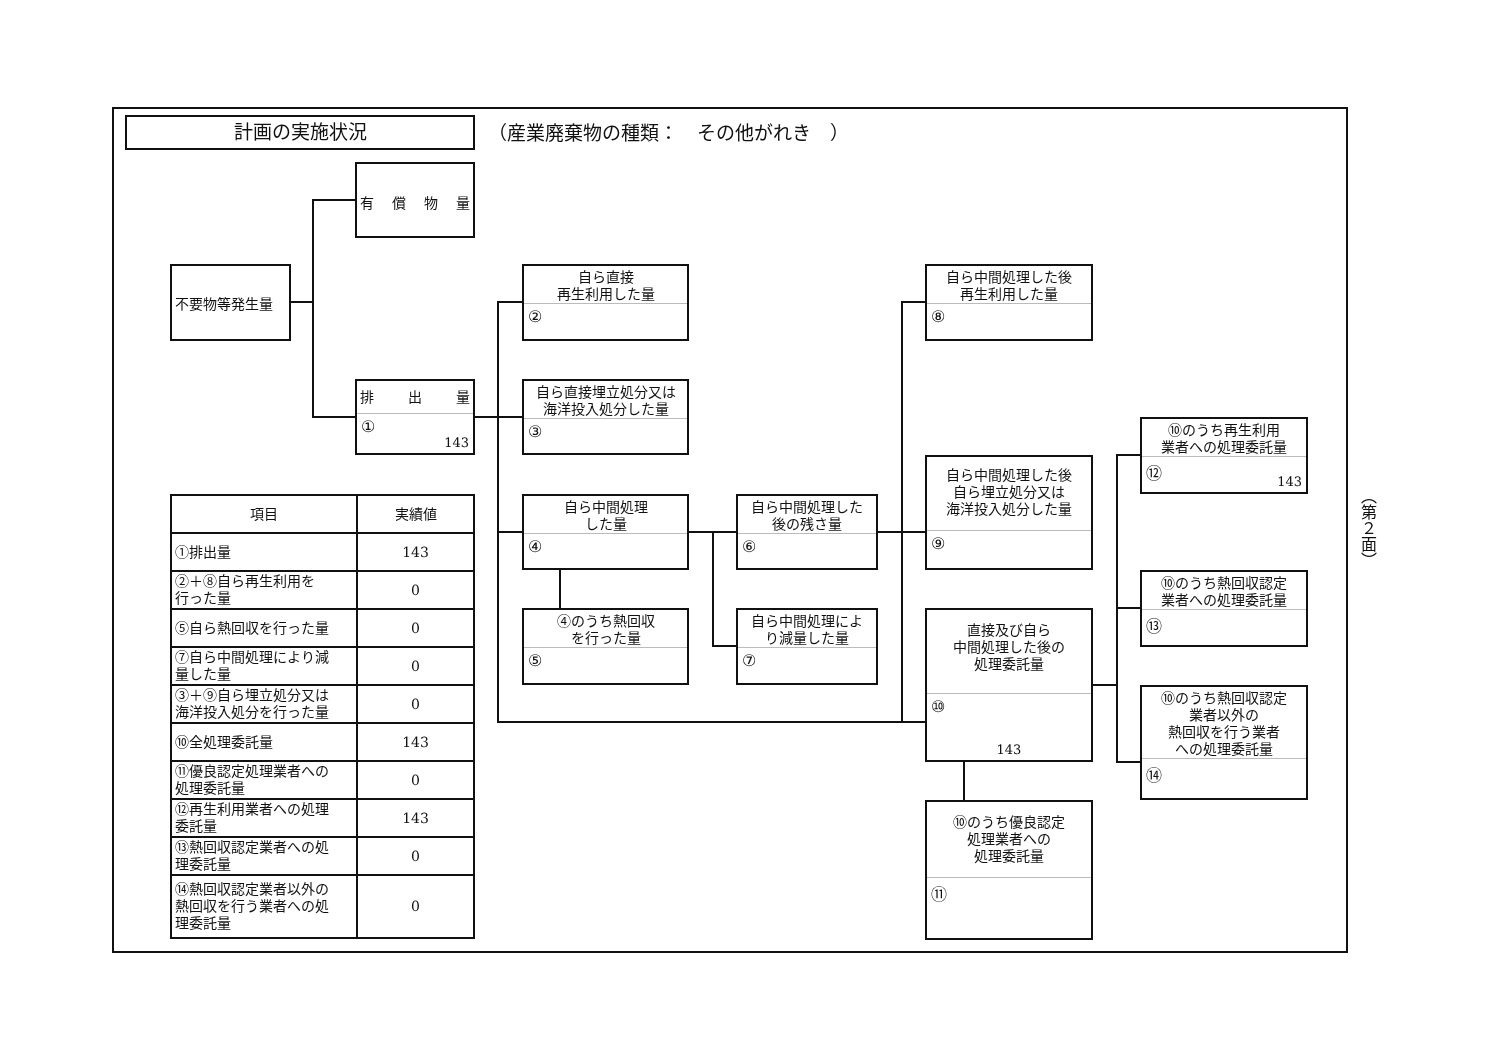計画の実施状況
（産業廃棄物の種類：　その他がれき　）
不要物等発生量
有償物量
排 出 量
① 143
自ら直接
再生利用した量
②
自ら直接埋立処分又は
海洋投入処分した量
③
自ら中間処理
した量
④
④のうち熱回収
を行った量
⑤
自ら中間処理した
後の残さ量
⑥
自ら中間処理によ
り減量した量
⑦
自ら中間処理した後
再生利用した量
⑧
自ら中間処理した後
自ら埋立処分又は
海洋投入処分した量
⑨
直接及び自ら
中間処理した後の
処理委託量
⑩
143
⑩のうち優良認定
処理業者への
処理委託量
⑪
⑩のうち再生利用
業者への処理委託量
⑫ 143
⑩のうち熱回収認定
業者への処理委託量
⑬
⑩のうち熱回収認定
業者以外の
熱回収を行う業者
への処理委託量
⑭
| 項目 | 実績値 |
| --- | --- |
| ①排出量 | 143 |
| ②＋⑧自ら再生利用を 行った量 | 0 |
| ⑤自ら熱回収を行った量 | 0 |
| ⑦自ら中間処理により減 量した量 | 0 |
| ③＋⑨自ら埋立処分又は 海洋投入処分を行った量 | 0 |
| ⑩全処理委託量 | 143 |
| ⑪優良認定処理業者への 処理委託量 | 0 |
| ⑫再生利用業者への処理 委託量 | 143 |
| ⑬熱回収認定業者への処 理委託量 | 0 |
| ⑭熱回収認定業者以外の 熱回収を行う業者への処 理委託量 | 0 |
（第２面）